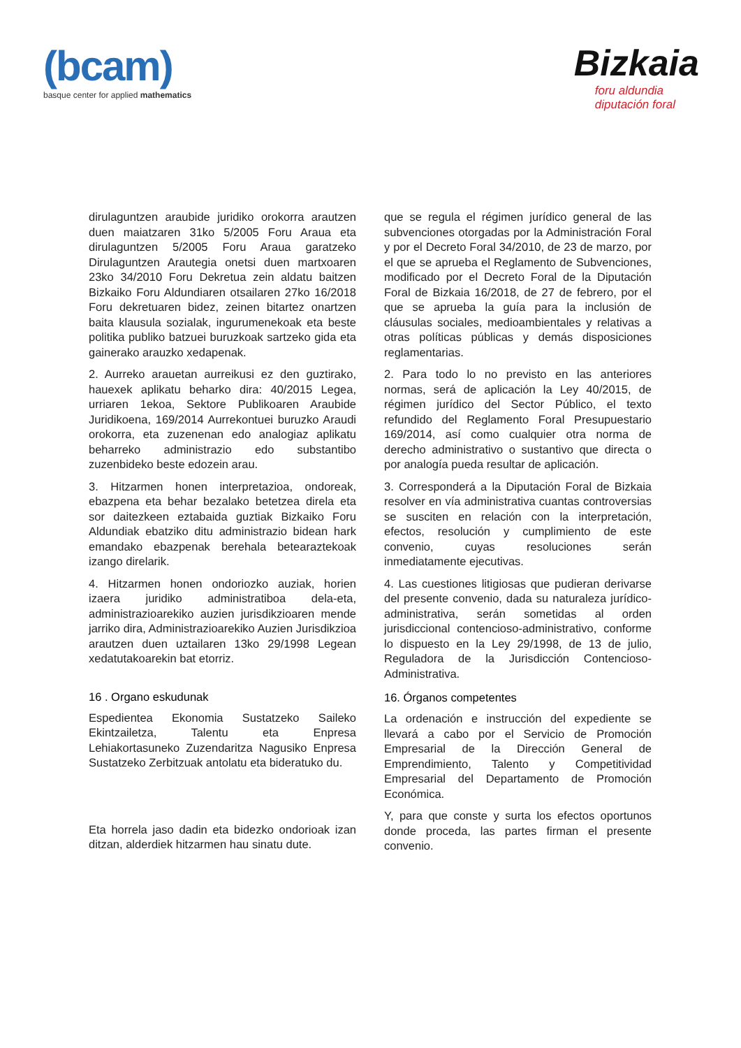(bcam)
basque center for applied mathematics
Bizkaia
foru aldundia
diputación foral
dirulaguntzen araubide juridiko orokorra arautzen duen maiatzaren 31ko 5/2005 Foru Araua eta dirulaguntzen 5/2005 Foru Araua garatzeko Dirulaguntzen Arautegia onetsi duen martxoaren 23ko 34/2010 Foru Dekretua zein aldatu baitzen Bizkaiko Foru Aldundiaren otsailaren 27ko 16/2018 Foru dekretuaren bidez, zeinen bitartez onartzen baita klausula sozialak, ingurumenekoak eta beste politika publiko batzuei buruzkoak sartzeko gida eta gainerako arauzko xedapenak.
2. Aurreko arauetan aurreikusi ez den guztirako, hauexek aplikatu beharko dira: 40/2015 Legea, urriaren 1ekoa, Sektore Publikoaren Araubide Juridikoena, 169/2014 Aurrekontuei buruzko Araudi orokorra, eta zuzenenan edo analogiaz aplikatu beharreko administrazio edo substantibo zuzenbideko beste edozein arau.
3. Hitzarmen honen interpretazioa, ondoreak, ebazpena eta behar bezalako betetzea direla eta sor daitezkeen eztabaida guztiak Bizkaiko Foru Aldundiak ebatziko ditu administrazio bidean hark emandako ebazpenak berehala betearaztekoak izango direlarik.
4. Hitzarmen honen ondoriozko auziak, horien izaera juridiko administratiboa dela-eta, administrazioarekiko auzien jurisdikzioaren mende jarriko dira, Administrazioarekiko Auzien Jurisdikzioa arautzen duen uztailaren 13ko 29/1998 Legean xedatutakoarekin bat etorriz.
16 . Organo eskudunak
Espedientea Ekonomia Sustatzeko Saileko Ekintzailetza, Talentu eta Enpresa Lehiakortasuneko Zuzendaritza Nagusiko Enpresa Sustatzeko Zerbitzuak antolatu eta bideratuko du.
Eta horrela jaso dadin eta bidezko ondorioak izan ditzan, alderdiek hitzarmen hau sinatu dute.
que se regula el régimen jurídico general de las subvenciones otorgadas por la Administración Foral y por el Decreto Foral 34/2010, de 23 de marzo, por el que se aprueba el Reglamento de Subvenciones, modificado por el Decreto Foral de la Diputación Foral de Bizkaia 16/2018, de 27 de febrero, por el que se aprueba la guía para la inclusión de cláusulas sociales, medioambientales y relativas a otras políticas públicas y demás disposiciones reglamentarias.
2. Para todo lo no previsto en las anteriores normas, será de aplicación la Ley 40/2015, de régimen jurídico del Sector Público, el texto refundido del Reglamento Foral Presupuestario 169/2014, así como cualquier otra norma de derecho administrativo o sustantivo que directa o por analogía pueda resultar de aplicación.
3. Corresponderá a la Diputación Foral de Bizkaia resolver en vía administrativa cuantas controversias se susciten en relación con la interpretación, efectos, resolución y cumplimiento de este convenio, cuyas resoluciones serán inmediatamente ejecutivas.
4. Las cuestiones litigiosas que pudieran derivarse del presente convenio, dada su naturaleza jurídico-administrativa, serán sometidas al orden jurisdiccional contencioso-administrativo, conforme lo dispuesto en la Ley 29/1998, de 13 de julio, Reguladora de la Jurisdicción Contencioso-Administrativa.
16. Órganos competentes
La ordenación e instrucción del expediente se llevará a cabo por el Servicio de Promoción Empresarial de la Dirección General de Emprendimiento, Talento y Competitividad Empresarial del Departamento de Promoción Económica.
Y, para que conste y surta los efectos oportunos donde proceda, las partes firman el presente convenio.